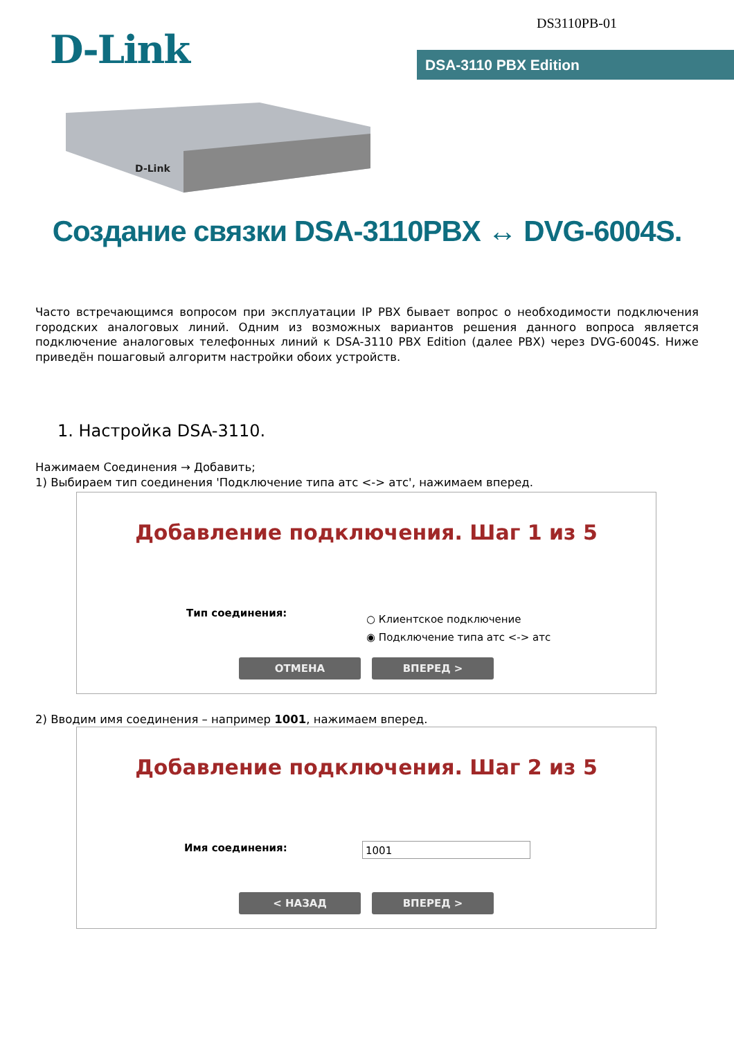DS3110PB-01
D-Link DSA-3110 PBX Edition
D-Link
Создание связки DSA-3110PBX ↔ DVG-6004S.
Часто встречающимся вопросом при эксплуатации IP PBX бывает вопрос о необходимости подключения городских аналоговых линий. Одним из возможных вариантов решения данного вопроса является подключение аналоговых телефонных линий к DSA-3110 PBX Edition (далее PBX) через DVG-6004S. Ниже приведён пошаговый алгоритм настройки обоих устройств.
1. Настройка DSA-3110.
Нажимаем Соединения → Добавить;
1) Выбираем тип соединения 'Подключение типа атс <-> атс', нажимаем вперед.
Добавление подключения. Шаг 1 из 5
Тип соединения:
○ Клиентское подключение
◉ Подключение типа атс <-> атс
ОТМЕНА ВПЕРЕД >
2) Вводим имя соединения – например 1001, нажимаем вперед.
Добавление подключения. Шаг 2 из 5
Имя соединения: 1001
< НАЗАД ВПЕРЕД >